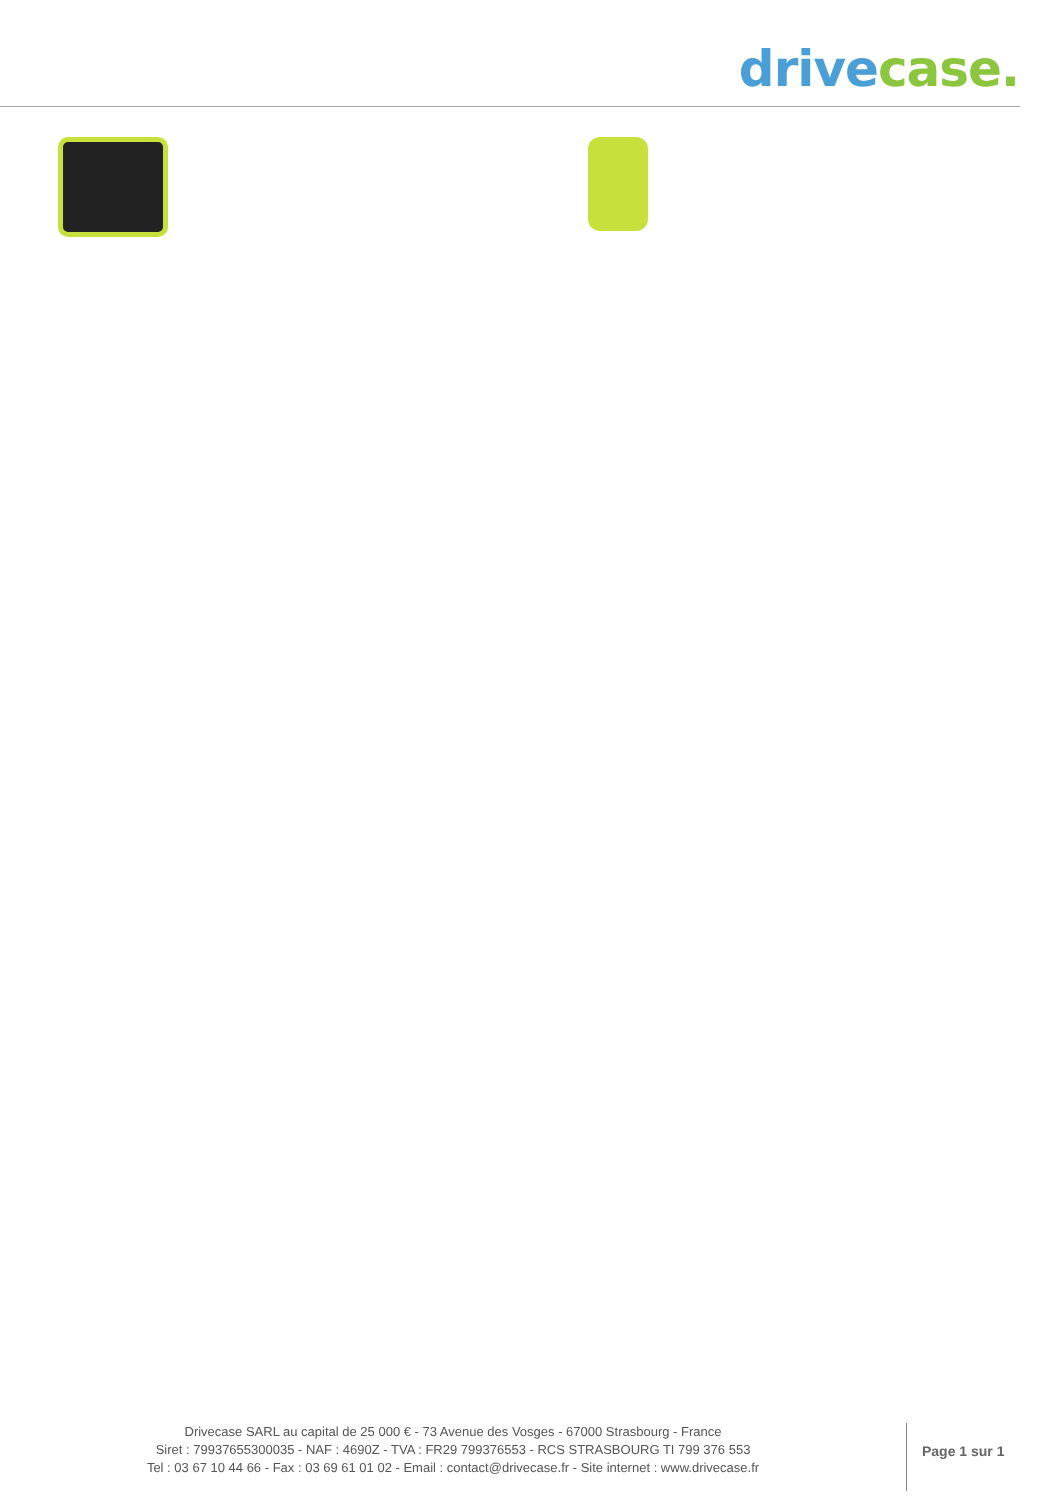drive case.
Drivecase SARL au capital de 25 000 € - 73 Avenue des Vosges - 67000 Strasbourg - France
Siret : 79937655300035 - NAF : 4690Z - TVA : FR29 799376553 - RCS STRASBOURG TI 799 376 553
Tel : 03 67 10 44 66 - Fax : 03 69 61 01 02 - Email : contact@drivecase.fr - Site internet : www.drivecase.fr
Page 1 sur 1